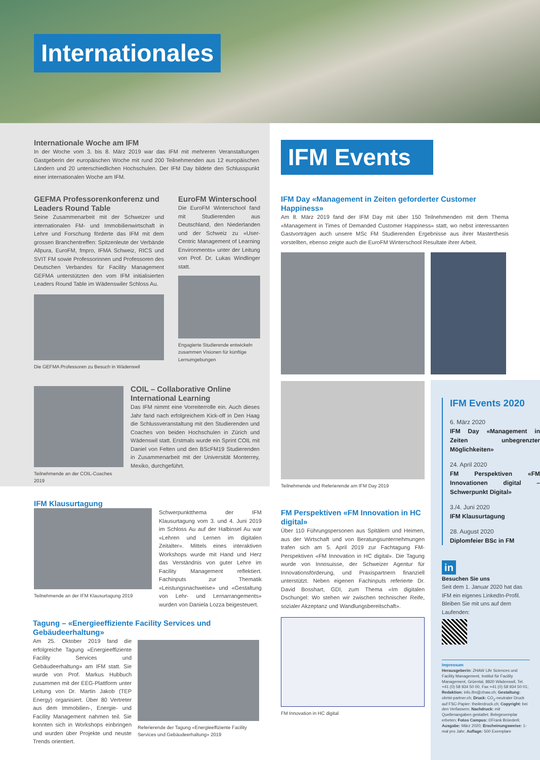Internationales
Internationale Woche am IFM
In der Woche vom 3. bis 8. März 2019 war das IFM mit mehreren Veranstaltungen Gastgeberin der europäischen Woche mit rund 200 Teilnehmenden aus 12 europäischen Ländern und 20 unterschiedlichen Hochschulen. Der IFM Day bildete den Schlusspunkt einer internationalen Woche am IFM.
GEFMA Professorenkonferenz und Leaders Round Table
Seine Zusammenarbeit mit der Schweizer und internationalen FM- und Immobilienwirtschaft in Lehre und Forschung förderte das IFM mit dem grossen Branchentreffen: Spitzenleute der Verbände Allpura, EuroFM, fmpro, IFMA Schweiz, RICS und SVIT FM sowie Professorinnen und Professoren des Deutschen Verbandes für Facility Management GEFMA unterstützten den vom IFM initialisierten Leaders Round Table im Wädenswiler Schloss Au.
Die GEFMA Professoren zu Besuch in Wädenswil
EuroFM Winterschool
Die EuroFM Winterschool fand mit Studierenden aus Deutschland, den Niederlanden und der Schweiz zu «User-Centric Management of Learning Environments» unter der Leitung von Prof. Dr. Lukas Windlinger statt.
Engagierte Studierende entwickeln zusammen Visionen für künftige Lernumgebungen
Teilnehmende an der COIL-Coaches 2019
COIL – Collaborative Online International Learning
Das IFM nimmt eine Vorreiterrolle ein. Auch dieses Jahr fand nach erfolgreichem Kick-off in Den Haag die Schlussveranstaltung mit den Studierenden und Coaches von beiden Hochschulen in Zürich und Wädenswil statt. Erstmals wurde ein Sprint COIL mit Daniel von Felten und den BScFM19 Studierenden in Zusammenarbeit mit der Universität Monterrey, Mexiko, durchgeführt.
IFM Klausurtagung
Teilnehmende an der IFM Klausurtagung 2019
Schwerpunktthema der IFM Klausurtagung vom 3. und 4. Juni 2019 im Schloss Au auf der Halbinsel Au war «Lehren und Lernen im digitalen Zeitalter». Mittels eines interaktiven Workshops wurde mit Hand und Herz das Verständnis von guter Lehre im Facility Management reflektiert. Fachinputs zur Thematik «Leistungsnachweise» und «Gestaltung von Lehr- und Lernarrangements» wurden von Daniela Lozza beigesteuert.
Tagung – «Energieeffiziente Facility Services und Gebäudeerhaltung»
Am 25. Oktober 2019 fand die erfolgreiche Tagung «Energieeffiziente Facility Services und Gebäudeerhaltung» am IFM statt. Sie wurde von Prof. Markus Hubbuch zusammen mit der EEG-Plattform unter Leitung von Dr. Martin Jakob (TEP Energy) organisiert. Über 80 Vertreter aus dem Immobilien-, Energie- und Facility Management nahmen teil. Sie konnten sich in Workshops einbringen und wurden über Projekte und neuste Trends orientiert.
Referierende der Tagung «Energieeffiziente Facility Services und Gebäudeerhaltung» 2019
IFM Events
IFM Day «Management in Zeiten geforderter Customer Happiness»
Am 8. März 2019 fand der IFM Day mit über 150 Teilnehmenden mit dem Thema «Management in Times of Demanded Customer Happiness» statt, wo nebst interessanten Gastvorträgen auch unsere MSc FM Studierenden Ergebnisse aus ihrer Masterthesis vorstellten, ebenso zeigte auch die EuroFM Winterschool Resultate ihrer Arbeit.
Teilnehmende und Referierende am IFM Day 2019
FM Perspektiven «FM Innovation in HC digital»
Über 110 Führungspersonen aus Spitälern und Heimen, aus der Wirtschaft und von Beratungsunternehmungen trafen sich am 5. April 2019 zur Fachtagung FM-Perspektiven «FM Innovation in HC digital». Die Tagung wurde von Innosuisse, der Schweizer Agentur für Innovationsförderung, und Praxispartnern finanziell unterstützt. Neben eigenen Fachinputs referierte Dr. David Bosshart, GDI, zum Thema «Im digitalen Dschungel: Wo stehen wir zwischen technischer Reife, sozialer Akzeptanz und Wandlungsbereitschaft».
FM Innovation in HC digital
IFM Events 2020
6. März 2020
IFM Day «Management in Zeiten unbegrenzter Möglichkeiten»
24. April 2020
FM Perspektiven «FM Innovationen digital – Schwerpunkt Digital»
3./4. Juni 2020
IFM Klausurtagung
28. August 2020
Diplomfeier BSc in FM
in
Besuchen Sie uns
Seit dem 1. Januar 2020 hat das IFM ein eigenes LinkedIn-Profil. Bleiben Sie mit uns auf dem Laufenden:
Impressum
Herausgeberin: ZHAW Life Sciences und Facility Management, Institut für Facility Management, Grüental, 8820 Wädenswil, Tel. +41 (0) 58 934 50 00, Fax +41 (0) 58 934 50 01; Redaktion: info.ifm@zhaw.ch; Gestaltung: obrist-partner.ch; Druck: CO<sub>2</sub>-neutraler Druck auf FSC-Papier: theilerdruck.ch; Copyright: bei den Verfassern; Nachdruck: mit Quellenangaben gestattet. Belegexemplar erbeten; Fotos Campus: ©Frank Brüederli; Ausgabe: März 2020; Erscheinungsweise: 1-mal pro Jahr; Auflage: 500 Exemplare